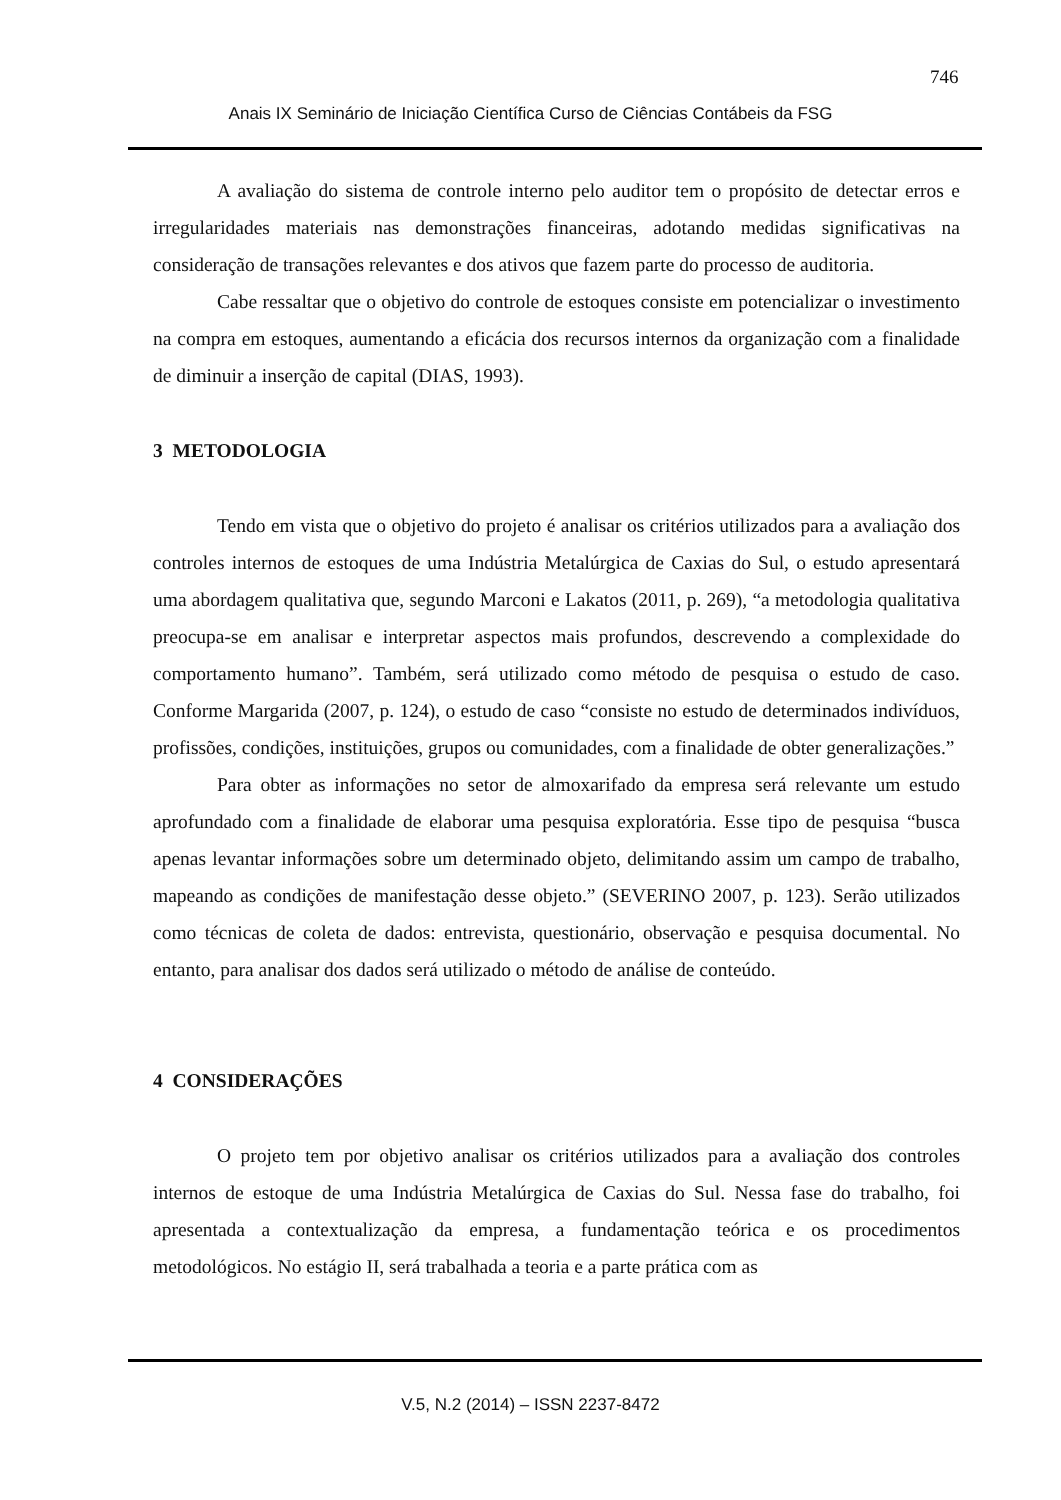746
Anais IX Seminário de Iniciação Científica Curso de Ciências Contábeis da FSG
A avaliação do sistema de controle interno pelo auditor tem o propósito de detectar erros e irregularidades materiais nas demonstrações financeiras, adotando medidas significativas na consideração de transações relevantes e dos ativos que fazem parte do processo de auditoria.
Cabe ressaltar que o objetivo do controle de estoques consiste em potencializar o investimento na compra em estoques, aumentando a eficácia dos recursos internos da organização com a finalidade de diminuir a inserção de capital (DIAS, 1993).
3 METODOLOGIA
Tendo em vista que o objetivo do projeto é analisar os critérios utilizados para a avaliação dos controles internos de estoques de uma Indústria Metalúrgica de Caxias do Sul, o estudo apresentará uma abordagem qualitativa que, segundo Marconi e Lakatos (2011, p. 269), “a metodologia qualitativa preocupa-se em analisar e interpretar aspectos mais profundos, descrevendo a complexidade do comportamento humano”. Também, será utilizado como método de pesquisa o estudo de caso. Conforme Margarida (2007, p. 124), o estudo de caso “consiste no estudo de determinados indivíduos, profissões, condições, instituições, grupos ou comunidades, com a finalidade de obter generalizações.”
Para obter as informações no setor de almoxarifado da empresa será relevante um estudo aprofundado com a finalidade de elaborar uma pesquisa exploratória. Esse tipo de pesquisa “busca apenas levantar informações sobre um determinado objeto, delimitando assim um campo de trabalho, mapeando as condições de manifestação desse objeto.” (SEVERINO 2007, p. 123). Serão utilizados como técnicas de coleta de dados: entrevista, questionário, observação e pesquisa documental. No entanto, para analisar dos dados será utilizado o método de análise de conteúdo.
4 CONSIDERAÇÕES
O projeto tem por objetivo analisar os critérios utilizados para a avaliação dos controles internos de estoque de uma Indústria Metalúrgica de Caxias do Sul. Nessa fase do trabalho, foi apresentada a contextualização da empresa, a fundamentação teórica e os procedimentos metodológicos. No estágio II, será trabalhada a teoria e a parte prática com as
V.5, N.2 (2014) – ISSN 2237-8472